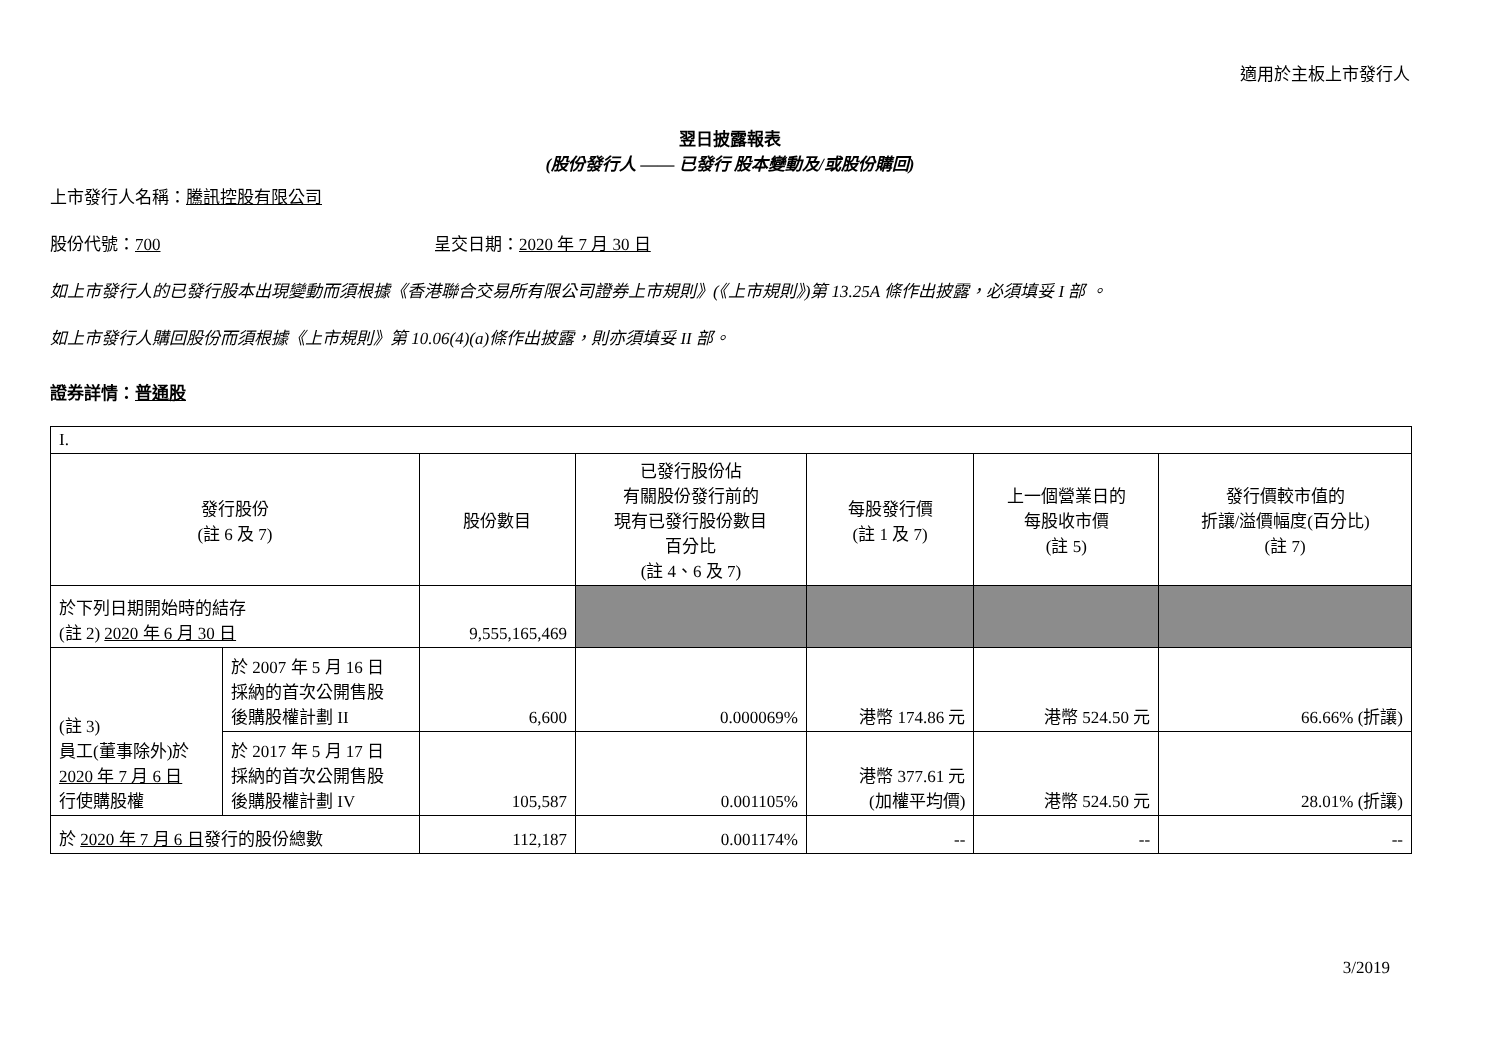適用於主板上市發行人
翌日披露報表
(股份發行人 —— 已發行 股本變動及/或股份購回)
上市發行人名稱：騰訊控股有限公司
股份代號：700 呈交日期：2020 年 7 月 30 日
如上市發行人的已發行股本出現變動而須根據《香港聯合交易所有限公司證券上市規則》(《上市規則》)第 13.25A 條作出披露，必須填妥 I 部 。
如上市發行人購回股份而須根據《上市規則》第 10.06(4)(a)條作出披露，則亦須填妥 II 部。
證券詳情：普通股
| I. | | | | | | |
| 發行股份 (註 6 及 7) | | 股份數目 | 已發行股份佔 有關股份發行前的 現有已發行股份數目 百分比 (註 4、6 及 7) | 每股發行價 (註 1 及 7) | 上一個營業日的 每股收市價 (註 5) | 發行價較市值的 折讓/溢價幅度(百分比) (註 7) |
| 於下列日期開始時的結存 (註 2) 2020 年 6 月 30 日 | | 9,555,165,469 | | | | |
| (註 3) 員工(董事除外)於 2020 年 7 月 6 日 行使購股權 | 於 2007 年 5 月 16 日 採納的首次公開售股 後購股權計劃 II | 6,600 | 0.000069% | 港幣 174.86 元 | 港幣 524.50 元 | 66.66% (折讓) |
| | 於 2017 年 5 月 17 日 採納的首次公開售股 後購股權計劃 IV | 105,587 | 0.001105% | 港幣 377.61 元 (加權平均價) | 港幣 524.50 元 | 28.01% (折讓) |
| 於 2020 年 7 月 6 日 發行的股份總數 | | 112,187 | 0.001174% | -- | -- | -- |
3/2019